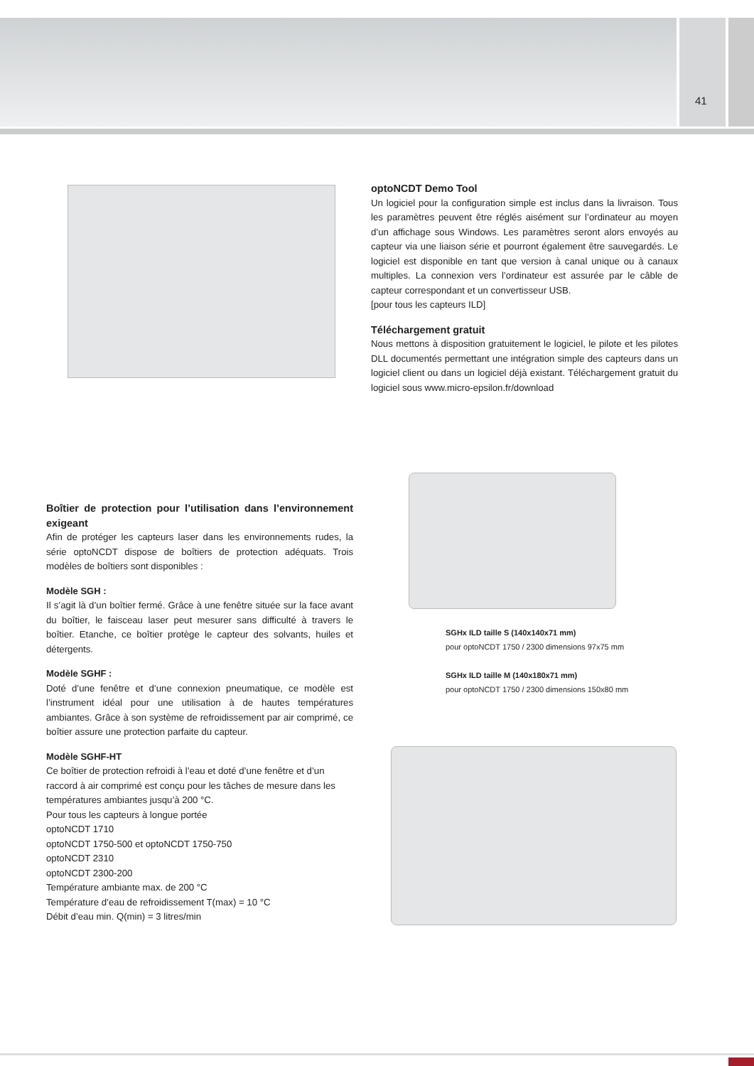41
optoNCDT Demo Tool
Un logiciel pour la configuration simple est inclus dans la livraison. Tous les paramètres peuvent être réglés aisément sur l’ordinateur au moyen d’un affichage sous Windows. Les paramètres seront alors envoyés au capteur via une liaison série et pourront également être sauvegardés. Le logiciel est disponible en tant que version à canal unique ou à canaux multiples. La connexion vers l’ordinateur est assurée par le câble de capteur correspondant et un convertisseur USB.
[pour tous les capteurs ILD]
Téléchargement gratuit
Nous mettons à disposition gratuitement le logiciel, le pilote et les pilotes DLL documentés permettant une intégration simple des capteurs dans un logiciel client ou dans un logiciel déjà existant. Téléchargement gratuit du logiciel sous www.micro-epsilon.fr/download
SGHx ILD taille S (140x140x71 mm)
pour optoNCDT 1750 / 2300 dimensions 97x75 mm
SGHx ILD taille M (140x180x71 mm)
pour optoNCDT 1750 / 2300 dimensions 150x80 mm
Boîtier de protection pour l’utilisation dans l’environnement exigeant
Afin de protéger les capteurs laser dans les environnements rudes, la série optoNCDT dispose de boîtiers de protection adéquats. Trois modèles de boîtiers sont disponibles :
Modèle SGH :
Il s’agit là d’un boîtier fermé. Grâce à une fenêtre située sur la face avant du boîtier, le faisceau laser peut mesurer sans difficulté à travers le boîtier. Etanche, ce boîtier protège le capteur des solvants, huiles et détergents.
Modèle SGHF :
Doté d’une fenêtre et d’une connexion pneumatique, ce modèle est l’instrument idéal pour une utilisation à de hautes températures ambiantes. Grâce à son système de refroidissement par air comprimé, ce boîtier assure une protection parfaite du capteur.
Modèle SGHF-HT
Ce boîtier de protection refroidi à l’eau et doté d’une fenêtre et d’un raccord à air comprimé est conçu pour les tâches de mesure dans les températures ambiantes jusqu’à 200 °C.
Pour tous les capteurs à longue portée
optoNCDT 1710
optoNCDT 1750-500 et optoNCDT 1750-750
optoNCDT 2310
optoNCDT 2300-200
Température ambiante max. de 200 °C
Température d’eau de refroidissement T(max) = 10 °C
Débit d’eau min. Q(min) = 3 litres/min